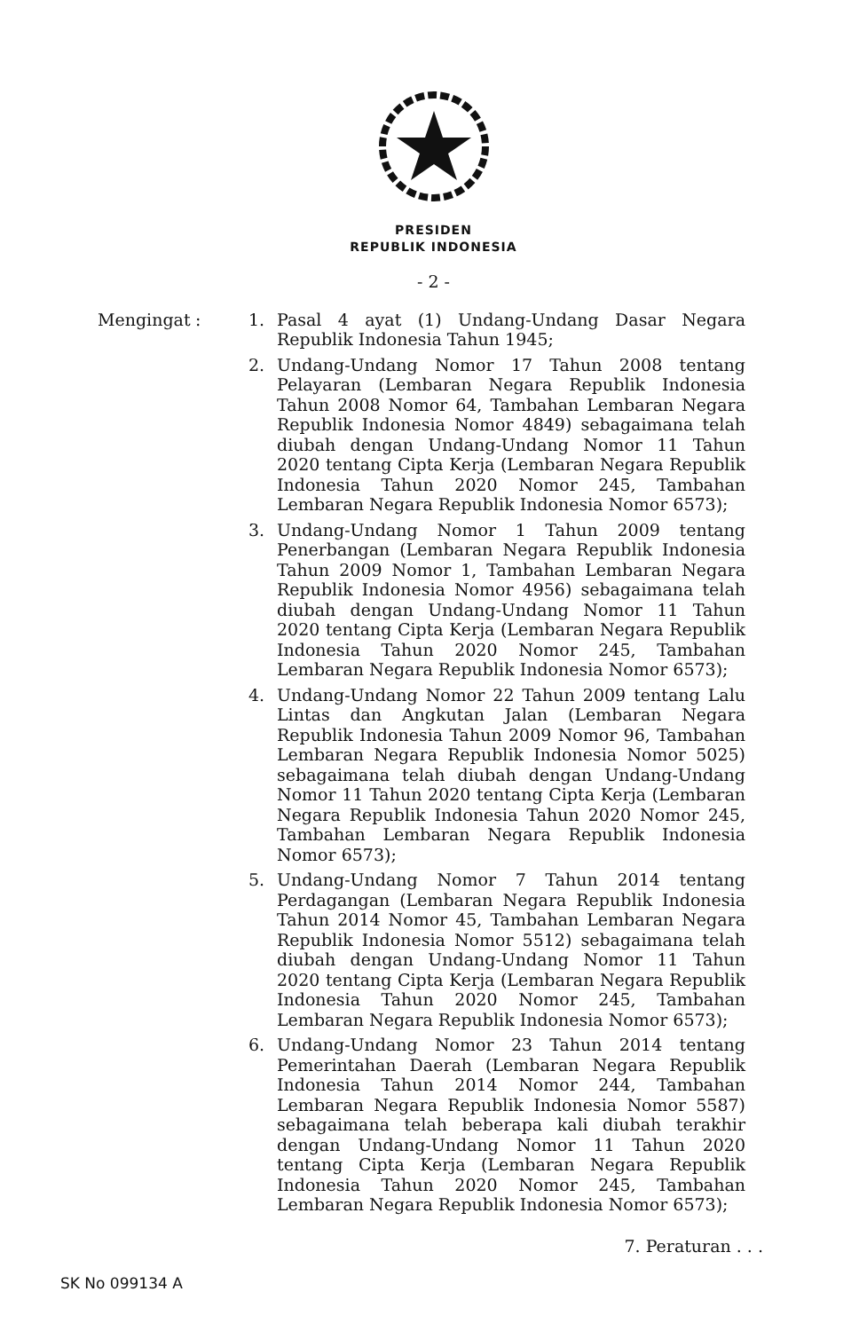PRESIDEN
REPUBLIK INDONESIA
- 2 -
Mengingat : 1. Pasal 4 ayat (1) Undang-Undang Dasar Negara Republik Indonesia Tahun 1945;
2. Undang-Undang Nomor 17 Tahun 2008 tentang Pelayaran (Lembaran Negara Republik Indonesia Tahun 2008 Nomor 64, Tambahan Lembaran Negara Republik Indonesia Nomor 4849) sebagaimana telah diubah dengan Undang-Undang Nomor 11 Tahun 2020 tentang Cipta Kerja (Lembaran Negara Republik Indonesia Tahun 2020 Nomor 245, Tambahan Lembaran Negara Republik Indonesia Nomor 6573);
3. Undang-Undang Nomor 1 Tahun 2009 tentang Penerbangan (Lembaran Negara Republik Indonesia Tahun 2009 Nomor 1, Tambahan Lembaran Negara Republik Indonesia Nomor 4956) sebagaimana telah diubah dengan Undang-Undang Nomor 11 Tahun 2020 tentang Cipta Kerja (Lembaran Negara Republik Indonesia Tahun 2020 Nomor 245, Tambahan Lembaran Negara Republik Indonesia Nomor 6573);
4. Undang-Undang Nomor 22 Tahun 2009 tentang Lalu Lintas dan Angkutan Jalan (Lembaran Negara Republik Indonesia Tahun 2009 Nomor 96, Tambahan Lembaran Negara Republik Indonesia Nomor 5025) sebagaimana telah diubah dengan Undang-Undang Nomor 11 Tahun 2020 tentang Cipta Kerja (Lembaran Negara Republik Indonesia Tahun 2020 Nomor 245, Tambahan Lembaran Negara Republik Indonesia Nomor 6573);
5. Undang-Undang Nomor 7 Tahun 2014 tentang Perdagangan (Lembaran Negara Republik Indonesia Tahun 2014 Nomor 45, Tambahan Lembaran Negara Republik Indonesia Nomor 5512) sebagaimana telah diubah dengan Undang-Undang Nomor 11 Tahun 2020 tentang Cipta Kerja (Lembaran Negara Republik Indonesia Tahun 2020 Nomor 245, Tambahan Lembaran Negara Republik Indonesia Nomor 6573);
6. Undang-Undang Nomor 23 Tahun 2014 tentang Pemerintahan Daerah (Lembaran Negara Republik Indonesia Tahun 2014 Nomor 244, Tambahan Lembaran Negara Republik Indonesia Nomor 5587) sebagaimana telah beberapa kali diubah terakhir dengan Undang-Undang Nomor 11 Tahun 2020 tentang Cipta Kerja (Lembaran Negara Republik Indonesia Tahun 2020 Nomor 245, Tambahan Lembaran Negara Republik Indonesia Nomor 6573);
7. Peraturan . . .
SK No 099134 A